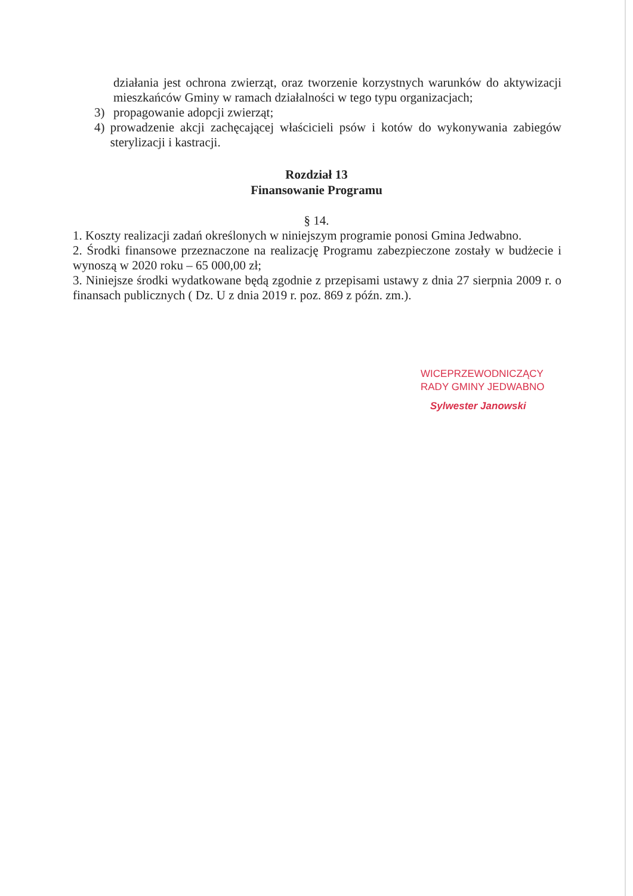działania jest ochrona zwierząt, oraz tworzenie korzystnych warunków do aktywizacji mieszkańców Gminy w ramach działalności w tego typu organizacjach;
3) propagowanie adopcji zwierząt;
4) prowadzenie akcji zachęcającej właścicieli psów i kotów do wykonywania zabiegów sterylizacji i kastracji.
Rozdział 13
Finansowanie Programu
§ 14.
1. Koszty realizacji zadań określonych w niniejszym programie ponosi Gmina Jedwabno.
2. Środki finansowe przeznaczone na realizację Programu zabezpieczone zostały w budżecie i wynoszą w 2020 roku – 65 000,00 zł;
3. Niniejsze środki wydatkowane będą zgodnie z przepisami ustawy z dnia 27 sierpnia 2009 r. o finansach publicznych ( Dz. U z dnia 2019 r. poz. 869 z późn. zm.).
WICEPRZEWODNICZĄCY
RADY GMINY JEDWABNO
Sylwester Janowski